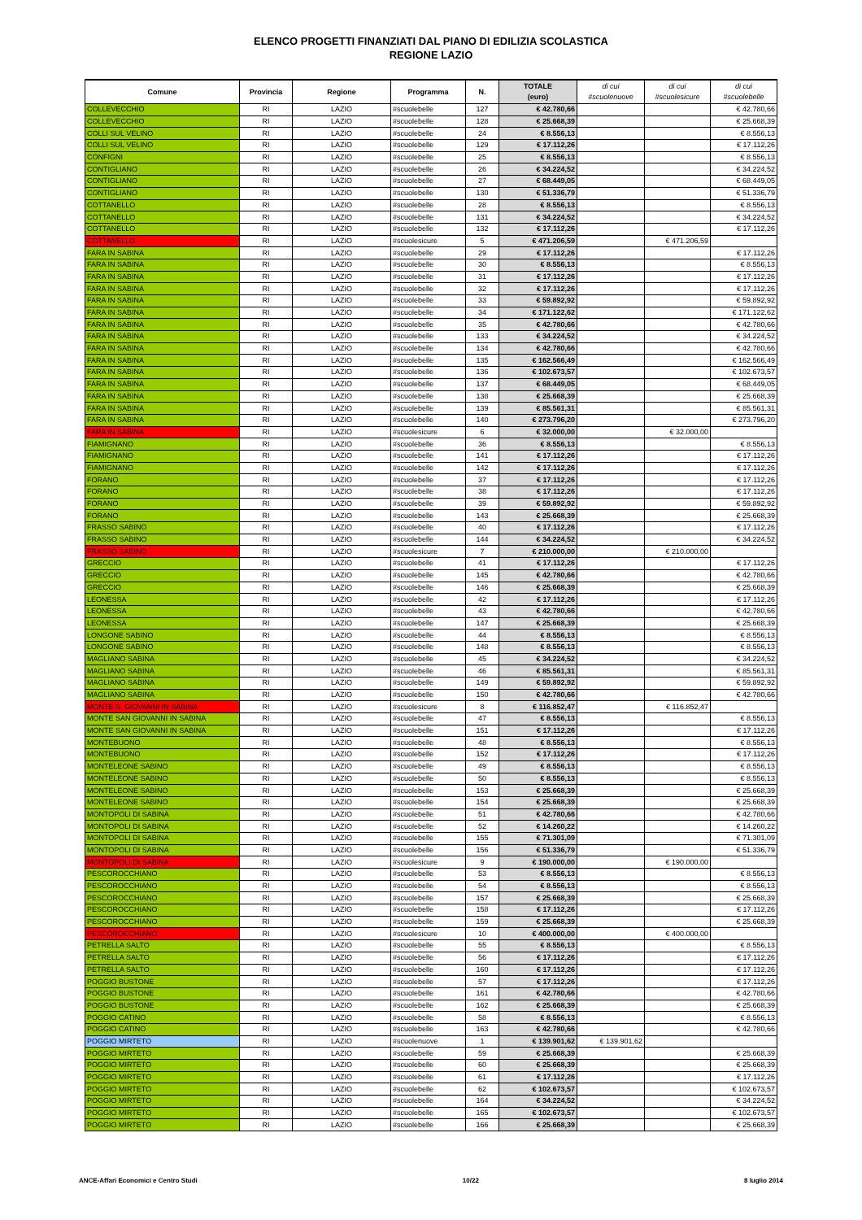ELENCO PROGETTI FINANZIATI DAL PIANO DI EDILIZIA SCOLASTICA
REGIONE LAZIO
| Comune | Provincia | Regione | Programma | N. | TOTALE (euro) | di cui #scuolenuove | di cui #scuolesicure | di cui #scuolebelle |
| --- | --- | --- | --- | --- | --- | --- | --- | --- |
| COLLEVECCHIO | RI | LAZIO | #scuolebelle | 127 | € 42.780,66 | | | € 42.780,66 |
| COLLEVECCHIO | RI | LAZIO | #scuolebelle | 128 | € 25.668,39 | | | € 25.668,39 |
| COLLI SUL VELINO | RI | LAZIO | #scuolebelle | 24 | € 8.556,13 | | | € 8.556,13 |
| COLLI SUL VELINO | RI | LAZIO | #scuolebelle | 129 | € 17.112,26 | | | € 17.112,26 |
| CONFIGNI | RI | LAZIO | #scuolebelle | 25 | € 8.556,13 | | | € 8.556,13 |
| CONTIGLIANO | RI | LAZIO | #scuolebelle | 26 | € 34.224,52 | | | € 34.224,52 |
| CONTIGLIANO | RI | LAZIO | #scuolebelle | 27 | € 68.449,05 | | | € 68.449,05 |
| CONTIGLIANO | RI | LAZIO | #scuolebelle | 130 | € 51.336,79 | | | € 51.336,79 |
| COTTANELLO | RI | LAZIO | #scuolebelle | 28 | € 8.556,13 | | | € 8.556,13 |
| COTTANELLO | RI | LAZIO | #scuolebelle | 131 | € 34.224,52 | | | € 34.224,52 |
| COTTANELLO | RI | LAZIO | #scuolebelle | 132 | € 17.112,26 | | | € 17.112,26 |
| COTTANELLO | RI | LAZIO | #scuolesicure | 5 | € 471.206,59 | | € 471.206,59 | |
| FARA IN SABINA | RI | LAZIO | #scuolebelle | 29 | € 17.112,26 | | | € 17.112,26 |
| FARA IN SABINA | RI | LAZIO | #scuolebelle | 30 | € 8.556,13 | | | € 8.556,13 |
| FARA IN SABINA | RI | LAZIO | #scuolebelle | 31 | € 17.112,26 | | | € 17.112,26 |
| FARA IN SABINA | RI | LAZIO | #scuolebelle | 32 | € 17.112,26 | | | € 17.112,26 |
| FARA IN SABINA | RI | LAZIO | #scuolebelle | 33 | € 59.892,92 | | | € 59.892,92 |
| FARA IN SABINA | RI | LAZIO | #scuolebelle | 34 | € 171.122,62 | | | € 171.122,62 |
| FARA IN SABINA | RI | LAZIO | #scuolebelle | 35 | € 42.780,66 | | | € 42.780,66 |
| FARA IN SABINA | RI | LAZIO | #scuolebelle | 133 | € 34.224,52 | | | € 34.224,52 |
| FARA IN SABINA | RI | LAZIO | #scuolebelle | 134 | € 42.780,66 | | | € 42.780,66 |
| FARA IN SABINA | RI | LAZIO | #scuolebelle | 135 | € 162.566,49 | | | € 162.566,49 |
| FARA IN SABINA | RI | LAZIO | #scuolebelle | 136 | € 102.673,57 | | | € 102.673,57 |
| FARA IN SABINA | RI | LAZIO | #scuolebelle | 137 | € 68.449,05 | | | € 68.449,05 |
| FARA IN SABINA | RI | LAZIO | #scuolebelle | 138 | € 25.668,39 | | | € 25.668,39 |
| FARA IN SABINA | RI | LAZIO | #scuolebelle | 139 | € 85.561,31 | | | € 85.561,31 |
| FARA IN SABINA | RI | LAZIO | #scuolebelle | 140 | € 273.796,20 | | | € 273.796,20 |
| FARA IN SABINA | RI | LAZIO | #scuolesicure | 6 | € 32.000,00 | | € 32.000,00 | |
| FIAMIGNANO | RI | LAZIO | #scuolebelle | 36 | € 8.556,13 | | | € 8.556,13 |
| FIAMIGNANO | RI | LAZIO | #scuolebelle | 141 | € 17.112,26 | | | € 17.112,26 |
| FIAMIGNANO | RI | LAZIO | #scuolebelle | 142 | € 17.112,26 | | | € 17.112,26 |
| FORANO | RI | LAZIO | #scuolebelle | 37 | € 17.112,26 | | | € 17.112,26 |
| FORANO | RI | LAZIO | #scuolebelle | 38 | € 17.112,26 | | | € 17.112,26 |
| FORANO | RI | LAZIO | #scuolebelle | 39 | € 59.892,92 | | | € 59.892,92 |
| FORANO | RI | LAZIO | #scuolebelle | 143 | € 25.668,39 | | | € 25.668,39 |
| FRASSO SABINO | RI | LAZIO | #scuolebelle | 40 | € 17.112,26 | | | € 17.112,26 |
| FRASSO SABINO | RI | LAZIO | #scuolebelle | 144 | € 34.224,52 | | | € 34.224,52 |
| FRASSO SABINO | RI | LAZIO | #scuolesicure | 7 | € 210.000,00 | | € 210.000,00 | |
| GRECCIO | RI | LAZIO | #scuolebelle | 41 | € 17.112,26 | | | € 17.112,26 |
| GRECCIO | RI | LAZIO | #scuolebelle | 145 | € 42.780,66 | | | € 42.780,66 |
| GRECCIO | RI | LAZIO | #scuolebelle | 146 | € 25.668,39 | | | € 25.668,39 |
| LEONESSA | RI | LAZIO | #scuolebelle | 42 | € 17.112,26 | | | € 17.112,26 |
| LEONESSA | RI | LAZIO | #scuolebelle | 43 | € 42.780,66 | | | € 42.780,66 |
| LEONESSA | RI | LAZIO | #scuolebelle | 147 | € 25.668,39 | | | € 25.668,39 |
| LONGONE SABINO | RI | LAZIO | #scuolebelle | 44 | € 8.556,13 | | | € 8.556,13 |
| LONGONE SABINO | RI | LAZIO | #scuolebelle | 148 | € 8.556,13 | | | € 8.556,13 |
| MAGLIANO SABINA | RI | LAZIO | #scuolebelle | 45 | € 34.224,52 | | | € 34.224,52 |
| MAGLIANO SABINA | RI | LAZIO | #scuolebelle | 46 | € 85.561,31 | | | € 85.561,31 |
| MAGLIANO SABINA | RI | LAZIO | #scuolebelle | 149 | € 59.892,92 | | | € 59.892,92 |
| MAGLIANO SABINA | RI | LAZIO | #scuolebelle | 150 | € 42.780,66 | | | € 42.780,66 |
| MONTE S. GIOVANNI IN SABINA | RI | LAZIO | #scuolesicure | 8 | € 116.852,47 | | € 116.852,47 | |
| MONTE SAN GIOVANNI IN SABINA | RI | LAZIO | #scuolebelle | 47 | € 8.556,13 | | | € 8.556,13 |
| MONTE SAN GIOVANNI IN SABINA | RI | LAZIO | #scuolebelle | 151 | € 17.112,26 | | | € 17.112,26 |
| MONTEBUONO | RI | LAZIO | #scuolebelle | 48 | € 8.556,13 | | | € 8.556,13 |
| MONTEBUONO | RI | LAZIO | #scuolebelle | 152 | € 17.112,26 | | | € 17.112,26 |
| MONTELEONE SABINO | RI | LAZIO | #scuolebelle | 49 | € 8.556,13 | | | € 8.556,13 |
| MONTELEONE SABINO | RI | LAZIO | #scuolebelle | 50 | € 8.556,13 | | | € 8.556,13 |
| MONTELEONE SABINO | RI | LAZIO | #scuolebelle | 153 | € 25.668,39 | | | € 25.668,39 |
| MONTELEONE SABINO | RI | LAZIO | #scuolebelle | 154 | € 25.668,39 | | | € 25.668,39 |
| MONTOPOLI DI SABINA | RI | LAZIO | #scuolebelle | 51 | € 42.780,66 | | | € 42.780,66 |
| MONTOPOLI DI SABINA | RI | LAZIO | #scuolebelle | 52 | € 14.260,22 | | | € 14.260,22 |
| MONTOPOLI DI SABINA | RI | LAZIO | #scuolebelle | 155 | € 71.301,09 | | | € 71.301,09 |
| MONTOPOLI DI SABINA | RI | LAZIO | #scuolebelle | 156 | € 51.336,79 | | | € 51.336,79 |
| MONTOPOLI DI SABINA | RI | LAZIO | #scuolesicure | 9 | € 190.000,00 | | € 190.000,00 | |
| PESCOROCCHIANO | RI | LAZIO | #scuolebelle | 53 | € 8.556,13 | | | € 8.556,13 |
| PESCOROCCHIANO | RI | LAZIO | #scuolebelle | 54 | € 8.556,13 | | | € 8.556,13 |
| PESCOROCCHIANO | RI | LAZIO | #scuolebelle | 157 | € 25.668,39 | | | € 25.668,39 |
| PESCOROCCHIANO | RI | LAZIO | #scuolebelle | 158 | € 17.112,26 | | | € 17.112,26 |
| PESCOROCCHIANO | RI | LAZIO | #scuolebelle | 159 | € 25.668,39 | | | € 25.668,39 |
| PESCOROCCHIANO | RI | LAZIO | #scuolesicure | 10 | € 400.000,00 | | € 400.000,00 | |
| PETRELLA SALTO | RI | LAZIO | #scuolebelle | 55 | € 8.556,13 | | | € 8.556,13 |
| PETRELLA SALTO | RI | LAZIO | #scuolebelle | 56 | € 17.112,26 | | | € 17.112,26 |
| PETRELLA SALTO | RI | LAZIO | #scuolebelle | 160 | € 17.112,26 | | | € 17.112,26 |
| POGGIO BUSTONE | RI | LAZIO | #scuolebelle | 57 | € 17.112,26 | | | € 17.112,26 |
| POGGIO BUSTONE | RI | LAZIO | #scuolebelle | 161 | € 42.780,66 | | | € 42.780,66 |
| POGGIO BUSTONE | RI | LAZIO | #scuolebelle | 162 | € 25.668,39 | | | € 25.668,39 |
| POGGIO CATINO | RI | LAZIO | #scuolebelle | 58 | € 8.556,13 | | | € 8.556,13 |
| POGGIO CATINO | RI | LAZIO | #scuolebelle | 163 | € 42.780,66 | | | € 42.780,66 |
| POGGIO MIRTETO | RI | LAZIO | #scuolenuove | 1 | € 139.901,62 | € 139.901,62 | | |
| POGGIO MIRTETO | RI | LAZIO | #scuolebelle | 59 | € 25.668,39 | | | € 25.668,39 |
| POGGIO MIRTETO | RI | LAZIO | #scuolebelle | 60 | € 25.668,39 | | | € 25.668,39 |
| POGGIO MIRTETO | RI | LAZIO | #scuolebelle | 61 | € 17.112,26 | | | € 17.112,26 |
| POGGIO MIRTETO | RI | LAZIO | #scuolebelle | 62 | € 102.673,57 | | | € 102.673,57 |
| POGGIO MIRTETO | RI | LAZIO | #scuolebelle | 164 | € 34.224,52 | | | € 34.224,52 |
| POGGIO MIRTETO | RI | LAZIO | #scuolebelle | 165 | € 102.673,57 | | | € 102.673,57 |
| POGGIO MIRTETO | RI | LAZIO | #scuolebelle | 166 | € 25.668,39 | | | € 25.668,39 |
ANCE-Affari Economici e Centro Studi 10/22 8 luglio 2014